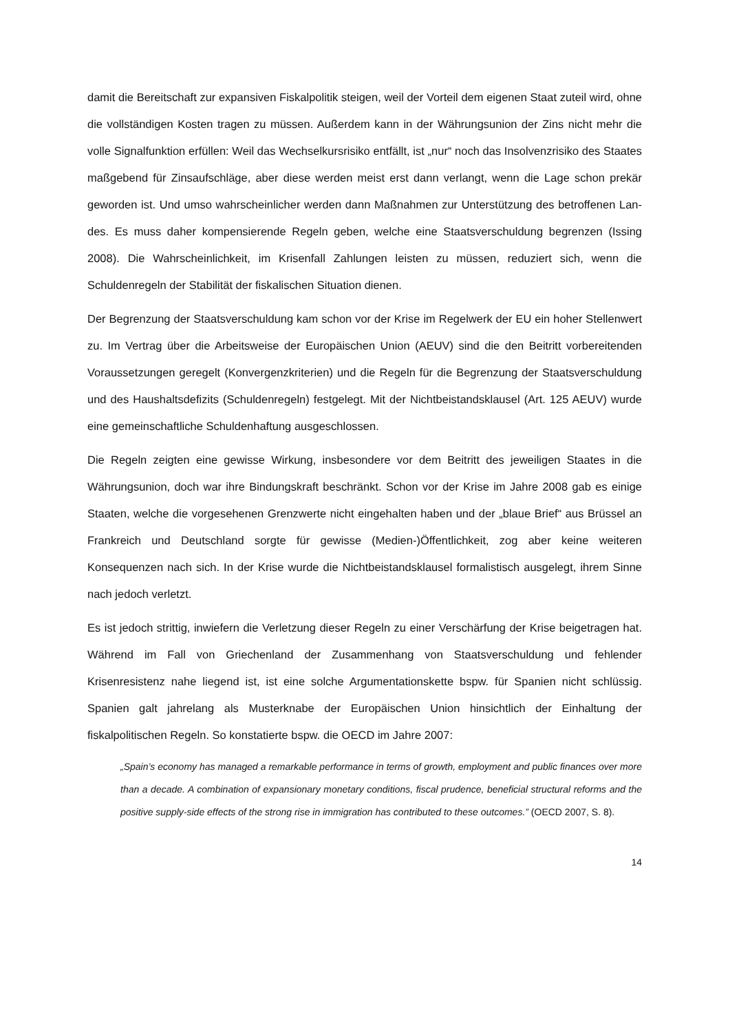damit die Bereitschaft zur expansiven Fiskalpolitik steigen, weil der Vorteil dem eigenen Staat zuteil wird, ohne die vollständigen Kosten tragen zu müssen. Außerdem kann in der Währungsunion der Zins nicht mehr die volle Signalfunktion erfüllen: Weil das Wechselkurs­risiko entfällt, ist „nur“ noch das Insolvenzrisiko des Staates maßgebend für Zinsaufschläge, aber diese werden meist erst dann verlangt, wenn die Lage schon prekär geworden ist. Und umso wahrscheinlicher werden dann Maßnahmen zur Unterstützung des betroffenen Lan­des. Es muss daher kompensierende Regeln geben, welche eine Staatsverschuldung begren­zen (Issing 2008). Die Wahrscheinlichkeit, im Krisenfall Zahlungen leisten zu müssen, redu­ziert sich, wenn die Schuldenregeln der Stabilität der fiskalischen Situation dienen.
Der Begrenzung der Staatsverschuldung kam schon vor der Krise im Regelwerk der EU ein hoher Stellenwert zu. Im Vertrag über die Arbeitsweise der Europäischen Union (AEUV) sind die den Beitritt vorbereitenden Voraussetzungen geregelt (Konvergenzkriterien) und die Regeln für die Begrenzung der Staatsverschuldung und des Haushaltsdefizits (Schuldenre­geln) festgelegt. Mit der Nichtbeistandsklausel (Art. 125 AEUV) wurde eine gemeinschaftli­che Schuldenhaftung ausgeschlossen.
Die Regeln zeigten eine gewisse Wirkung, insbesondere vor dem Beitritt des jeweiligen Staa­tes in die Währungsunion, doch war ihre Bindungskraft beschränkt. Schon vor der Krise im Jahre 2008 gab es einige Staaten, welche die vorgesehenen Grenzwerte nicht eingehalten haben und der „blaue Brief“ aus Brüssel an Frankreich und Deutschland sorgte für gewisse (Medien-)Öffentlichkeit, zog aber keine weiteren Konsequenzen nach sich. In der Krise wur­de die Nichtbeistandsklausel formalistisch ausgelegt, ihrem Sinne nach jedoch verletzt.
Es ist jedoch strittig, inwiefern die Verletzung dieser Regeln zu einer Verschärfung der Krise beigetragen hat. Während im Fall von Griechenland der Zusammenhang von Staatsverschul­dung und fehlender Krisenresistenz nahe liegend ist, ist eine solche Argumentationskette bspw. für Spanien nicht schlüssig. Spanien galt jahrelang als Musterknabe der Europäischen Union hinsichtlich der Einhaltung der fiskalpolitischen Regeln. So konstatierte bspw. die OECD im Jahre 2007:
„Spain’s economy has managed a remarkable performance in terms of growth, employment and public finances over more than a decade. A combination of expansionary monetary conditions, fiscal prudence, beneficial structural reforms and the positive supply-side effects of the strong rise in immigration has contributed to these outcomes.” (OECD 2007, S. 8).
14